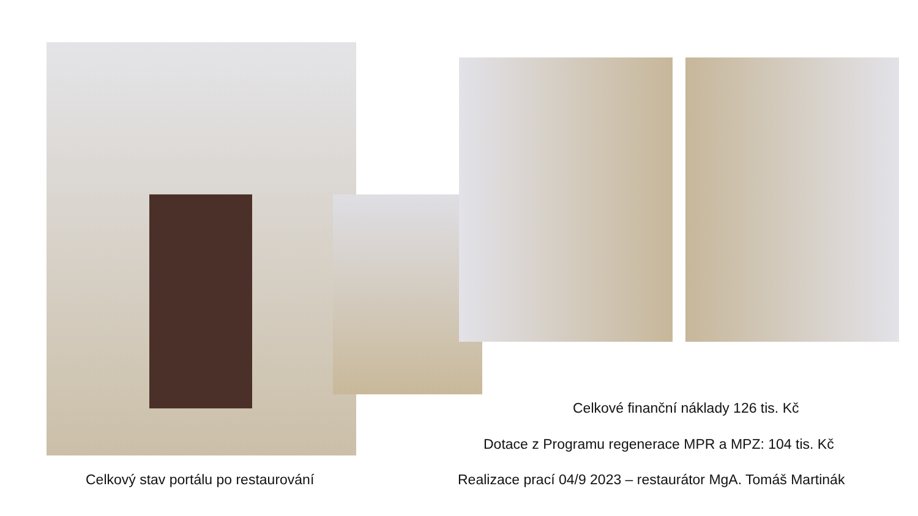Celkové finanční náklady 126 tis. Kč
Dotace z Programu regenerace MPR a MPZ: 104 tis. Kč
Celkový stav portálu po restaurování Realizace prací 04/9 2023 – restaurátor MgA. Tomáš Martinák